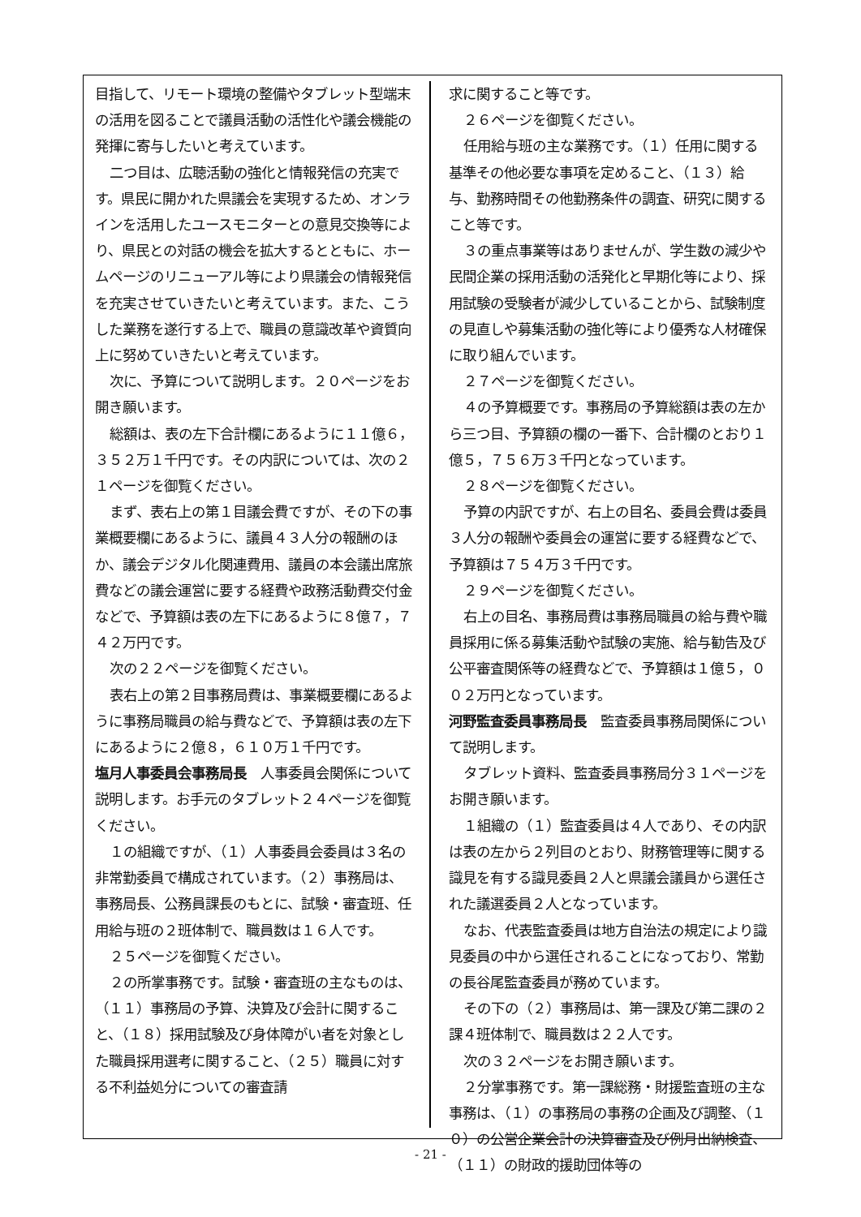目指して、リモート環境の整備やタブレット型端末の活用を図ることで議員活動の活性化や議会機能の発揮に寄与したいと考えています。
二つ目は、広聴活動の強化と情報発信の充実です。県民に開かれた県議会を実現するため、オンラインを活用したユースモニターとの意見交換等により、県民との対話の機会を拡大するとともに、ホームページのリニューアル等により県議会の情報発信を充実させていきたいと考えています。また、こうした業務を遂行する上で、職員の意識改革や資質向上に努めていきたいと考えています。
次に、予算について説明します。２０ページをお開き願います。
総額は、表の左下合計欄にあるように１１億６，３５２万１千円です。その内訳については、次の２１ページを御覧ください。
まず、表右上の第１目議会費ですが、その下の事業概要欄にあるように、議員４３人分の報酬のほか、議会デジタル化関連費用、議員の本会議出席旅費などの議会運営に要する経費や政務活動費交付金などで、予算額は表の左下にあるように８億７，７４２万円です。
次の２２ページを御覧ください。
表右上の第２目事務局費は、事業概要欄にあるように事務局職員の給与費などで、予算額は表の左下にあるように２億８，６１０万１千円です。
塩月人事委員会事務局長　人事委員会関係について説明します。お手元のタブレット２４ページを御覧ください。
１の組織ですが、（１）人事委員会委員は３名の非常勤委員で構成されています。（２）事務局は、事務局長、公務員課長のもとに、試験・審査班、任用給与班の２班体制で、職員数は１６人です。
２５ページを御覧ください。
２の所掌事務です。試験・審査班の主なものは、（１１）事務局の予算、決算及び会計に関すること、（１８）採用試験及び身体障がい者を対象とした職員採用選考に関すること、（２５）職員に対する不利益処分についての審査請
求に関すること等です。
２６ページを御覧ください。
任用給与班の主な業務です。（１）任用に関する基準その他必要な事項を定めること、（１３）給与、勤務時間その他勤務条件の調査、研究に関すること等です。
３の重点事業等はありませんが、学生数の減少や民間企業の採用活動の活発化と早期化等により、採用試験の受験者が減少していることから、試験制度の見直しや募集活動の強化等により優秀な人材確保に取り組んでいます。
２７ページを御覧ください。
４の予算概要です。事務局の予算総額は表の左から三つ目、予算額の欄の一番下、合計欄のとおり１億５，７５６万３千円となっています。
２８ページを御覧ください。
予算の内訳ですが、右上の目名、委員会費は委員３人分の報酬や委員会の運営に要する経費などで、予算額は７５４万３千円です。
２９ページを御覧ください。
右上の目名、事務局費は事務局職員の給与費や職員採用に係る募集活動や試験の実施、給与勧告及び公平審査関係等の経費などで、予算額は１億５，００２万円となっています。
河野監査委員事務局長　監査委員事務局関係について説明します。
タブレット資料、監査委員事務局分３１ページをお開き願います。
１組織の（１）監査委員は４人であり、その内訳は表の左から２列目のとおり、財務管理等に関する識見を有する識見委員２人と県議会議員から選任された議選委員２人となっています。
なお、代表監査委員は地方自治法の規定により識見委員の中から選任されることになっており、常勤の長谷尾監査委員が務めています。
その下の（２）事務局は、第一課及び第二課の２課４班体制で、職員数は２２人です。
次の３２ページをお開き願います。
２分掌事務です。第一課総務・財援監査班の主な事務は、（１）の事務局の事務の企画及び調整、（１０）の公営企業会計の決算審査及び例月出納検査、（１１）の財政的援助団体等の
- 21 -